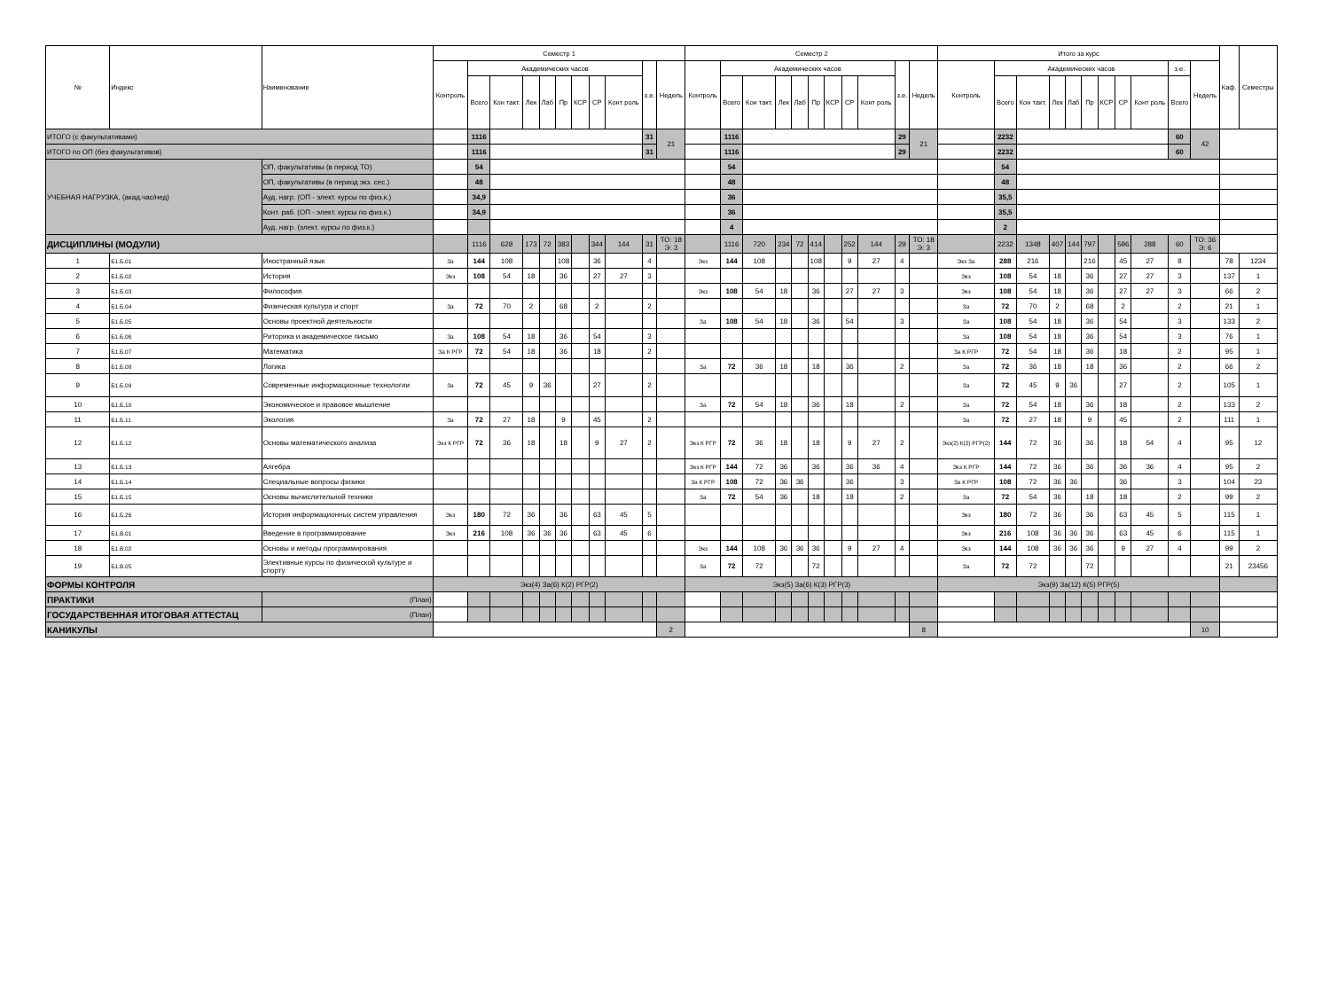| № | Индекс | Наименование | Семестр 1 | | | | | | | | | | | Семестр 2 | | | | | | | | | | | Итого за курс | | | | | | | | | | | Каф. | Семестры |
| --- | --- | --- | --- | --- | --- | --- | --- | --- | --- | --- | --- | --- | --- | --- | --- | --- | --- | --- | --- | --- | --- | --- | --- | --- | --- | --- | --- | --- | --- | --- | --- | --- | --- | --- | --- | --- | --- |
| | | | Контроль | Академических часов | | | | | | | | з.е. | Недель | Контроль | Академических часов | | | | | | | | з.е. | Недель | Контроль | Академических часов | | | | | | | | з.е. | Недель | | |
| | | | | Всего | Кон такт. | Лек | Лаб | Пр | КСР | СР | Конт роль | | | | Всего | Кон такт. | Лек | Лаб | Пр | КСР | СР | Конт роль | | | | Всего | Кон такт. | Лек | Лаб | Пр | КСР | СР | Конт роль | Всего | | | |
| ИТОГО (с факультативами) | | | | 1116 | | | | | | | | 31 | 21 | | 1116 | | | | | | | | 29 | 21 | | 2232 | | | | | | | | 60 | 42 | | |
| ИТОГО по ОП (без факультативов) | | | | 1116 | | | | | | | | 31 | | | 1116 | | | | | | | | 29 | | | 2232 | | | | | | | | 60 | | | |
| УЧЕБНАЯ НАГРУЗКА, (акад.час/нед) | | ОП, факультативы (в период ТО) | | 54 | | | | | | | | | | | 54 | | | | | | | | | | | 54 | | | | | | | | | | | |
| | | ОП, факультативы (в период экз. сес.) | | 48 | | | | | | | | | | | 48 | | | | | | | | | | | 48 | | | | | | | | | | | |
| | | Ауд. нагр. (ОП - элект. курсы по физ.к.) | | 34,9 | | | | | | | | | | | 36 | | | | | | | | | | | 35,5 | | | | | | | | | | | |
| | | Конт. раб. (ОП - элект. курсы по физ.к.) | | 34,9 | | | | | | | | | | | 36 | | | | | | | | | | | 35,5 | | | | | | | | | | | |
| | | Ауд. нагр. (элект. курсы по физ.к.) | | | | | | | | | | | | | 4 | | | | | | | | | | | 2 | | | | | | | | | | | |
| ДИСЦИПЛИНЫ (МОДУЛИ) | | | | 1116 | 628 | 173 | 72 | 383 | | 344 | 144 | 31 | ТО: 18 Э: 3 | | 1116 | 720 | 234 | 72 | 414 | | 252 | 144 | 29 | ТО: 18 Э: 3 | | 2232 | 1348 | 407 | 144 | 797 | | 596 | 288 | 60 | ТО: 36 Э: 6 | | |
| 1 | Б1.Б.01 | Иностранный язык | За | 144 | 108 | | | 108 | | 36 | | 4 | | Экз | 144 | 108 | | | 108 | | 9 | 27 | 4 | | Экз За | 288 | 216 | | | 216 | | 45 | 27 | 8 | | 78 | 1234 |
| 2 | Б1.Б.02 | История | Экз | 108 | 54 | 18 | | 36 | | 27 | 27 | 3 | | | | | | | | | | | | | Экз | 108 | 54 | 18 | | 36 | | 27 | 27 | 3 | | 137 | 1 |
| 3 | Б1.Б.03 | Философия | | | | | | | | | | | | Экз | 108 | 54 | 18 | | 36 | | 27 | 27 | 3 | | Экз | 108 | 54 | 18 | | 36 | | 27 | 27 | 3 | | 66 | 2 |
| 4 | Б1.Б.04 | Физическая культура и спорт | За | 72 | 70 | 2 | | 68 | | 2 | | 2 | | | | | | | | | | | | | За | 72 | 70 | 2 | | 68 | | 2 | | 2 | | 21 | 1 |
| 5 | Б1.Б.05 | Основы проектной деятельности | | | | | | | | | | | | За | 108 | 54 | 18 | | 36 | | 54 | | 3 | | За | 108 | 54 | 18 | | 36 | | 54 | | 3 | | 133 | 2 |
| 6 | Б1.Б.06 | Риторика и академическое письмо | За | 108 | 54 | 18 | | 36 | | 54 | | 3 | | | | | | | | | | | | | За | 108 | 54 | 18 | | 36 | | 54 | | 3 | | 76 | 1 |
| 7 | Б1.Б.07 | Математика | За К РГР | 72 | 54 | 18 | | 36 | | 18 | | 2 | | | | | | | | | | | | | За К РГР | 72 | 54 | 18 | | 36 | | 18 | | 2 | | 95 | 1 |
| 8 | Б1.Б.08 | Логика | | | | | | | | | | | | За | 72 | 36 | 18 | | 18 | | 36 | | 2 | | За | 72 | 36 | 18 | | 18 | | 36 | | 2 | | 66 | 2 |
| 9 | Б1.Б.09 | Современные информационные технологии | За | 72 | 45 | 9 | 36 | | | 27 | | 2 | | | | | | | | | | | | | За | 72 | 45 | 9 | 36 | | | 27 | | 2 | | 105 | 1 |
| 10 | Б1.Б.10 | Экономическое и правовое мышление | | | | | | | | | | | | За | 72 | 54 | 18 | | 36 | | 18 | | 2 | | За | 72 | 54 | 18 | | 36 | | 18 | | 2 | | 133 | 2 |
| 11 | Б1.Б.11 | Экология | За | 72 | 27 | 18 | | 9 | | 45 | | 2 | | | | | | | | | | | | | За | 72 | 27 | 18 | | 9 | | 45 | | 2 | | 111 | 1 |
| 12 | Б1.Б.12 | Основы математического анализа | Экз К РГР | 72 | 36 | 18 | | 18 | | 9 | 27 | 2 | | Экз К РГР | 72 | 36 | 18 | | 18 | | 9 | 27 | 2 | | Экз(2) К(2) РГР(2) | 144 | 72 | 36 | | 36 | | 18 | 54 | 4 | | 95 | 12 |
| 13 | Б1.Б.13 | Алгебра | | | | | | | | | | | | Экз К РГР | 144 | 72 | 36 | | 36 | | 36 | 36 | 4 | | Экз К РГР | 144 | 72 | 36 | | 36 | | 36 | 36 | 4 | | 95 | 2 |
| 14 | Б1.Б.14 | Специальные вопросы физики | | | | | | | | | | | | За К РГР | 108 | 72 | 36 | 36 | | | 36 | | 3 | | За К РГР | 108 | 72 | 36 | 36 | | | 36 | | 3 | | 104 | 23 |
| 15 | Б1.Б.15 | Основы вычислительной техники | | | | | | | | | | | | За | 72 | 54 | 36 | | 18 | | 18 | | 2 | | За | 72 | 54 | 36 | | 18 | | 18 | | 2 | | 99 | 2 |
| 16 | Б1.Б.26 | История информационных систем управления | Экз | 180 | 72 | 36 | | 36 | | 63 | 45 | 5 | | | | | | | | | | | | | Экз | 180 | 72 | 36 | | 36 | | 63 | 45 | 5 | | 115 | 1 |
| 17 | Б1.В.01 | Введение в программирование | Экз | 216 | 108 | 36 | 36 | 36 | | 63 | 45 | 6 | | | | | | | | | | | | | Экз | 216 | 108 | 36 | 36 | 36 | | 63 | 45 | 6 | | 115 | 1 |
| 18 | Б1.В.02 | Основы и методы программирования | | | | | | | | | | | | Экз | 144 | 108 | 36 | 36 | 36 | | 9 | 27 | 4 | | Экз | 144 | 108 | 36 | 36 | 36 | | 9 | 27 | 4 | | 99 | 2 |
| 19 | Б1.В.05 | Элективные курсы по физической культуре и спорту | | | | | | | | | | | | За | 72 | 72 | | | 72 | | | | | | За | 72 | 72 | | | 72 | | | | | | 21 | 23456 |
| ФОРМЫ КОНТРОЛЯ | | | Экз(4) За(6) К(2) РГР(2) | | | | | | | | | | | Экз(5) За(6) К(3) РГР(3) | | | | | | | | | | | Экз(9) За(12) К(5) РГР(5) | | | | | | | | | | | | |
| ПРАКТИКИ | | (План) | | | | | | | | | | | | | | | | | | | | | | | | | | | | | | | | | | | |
| ГОСУДАРСТВЕННАЯ ИТОГОВАЯ АТТЕСТАЦ | | (План) | | | | | | | | | | | | | | | | | | | | | | | | | | | | | | | | | | | |
| КАНИКУЛЫ | | | | | | | | | | | | | 2 | | | | | | | | | | | 8 | | | | | | | | | | | 10 | | |